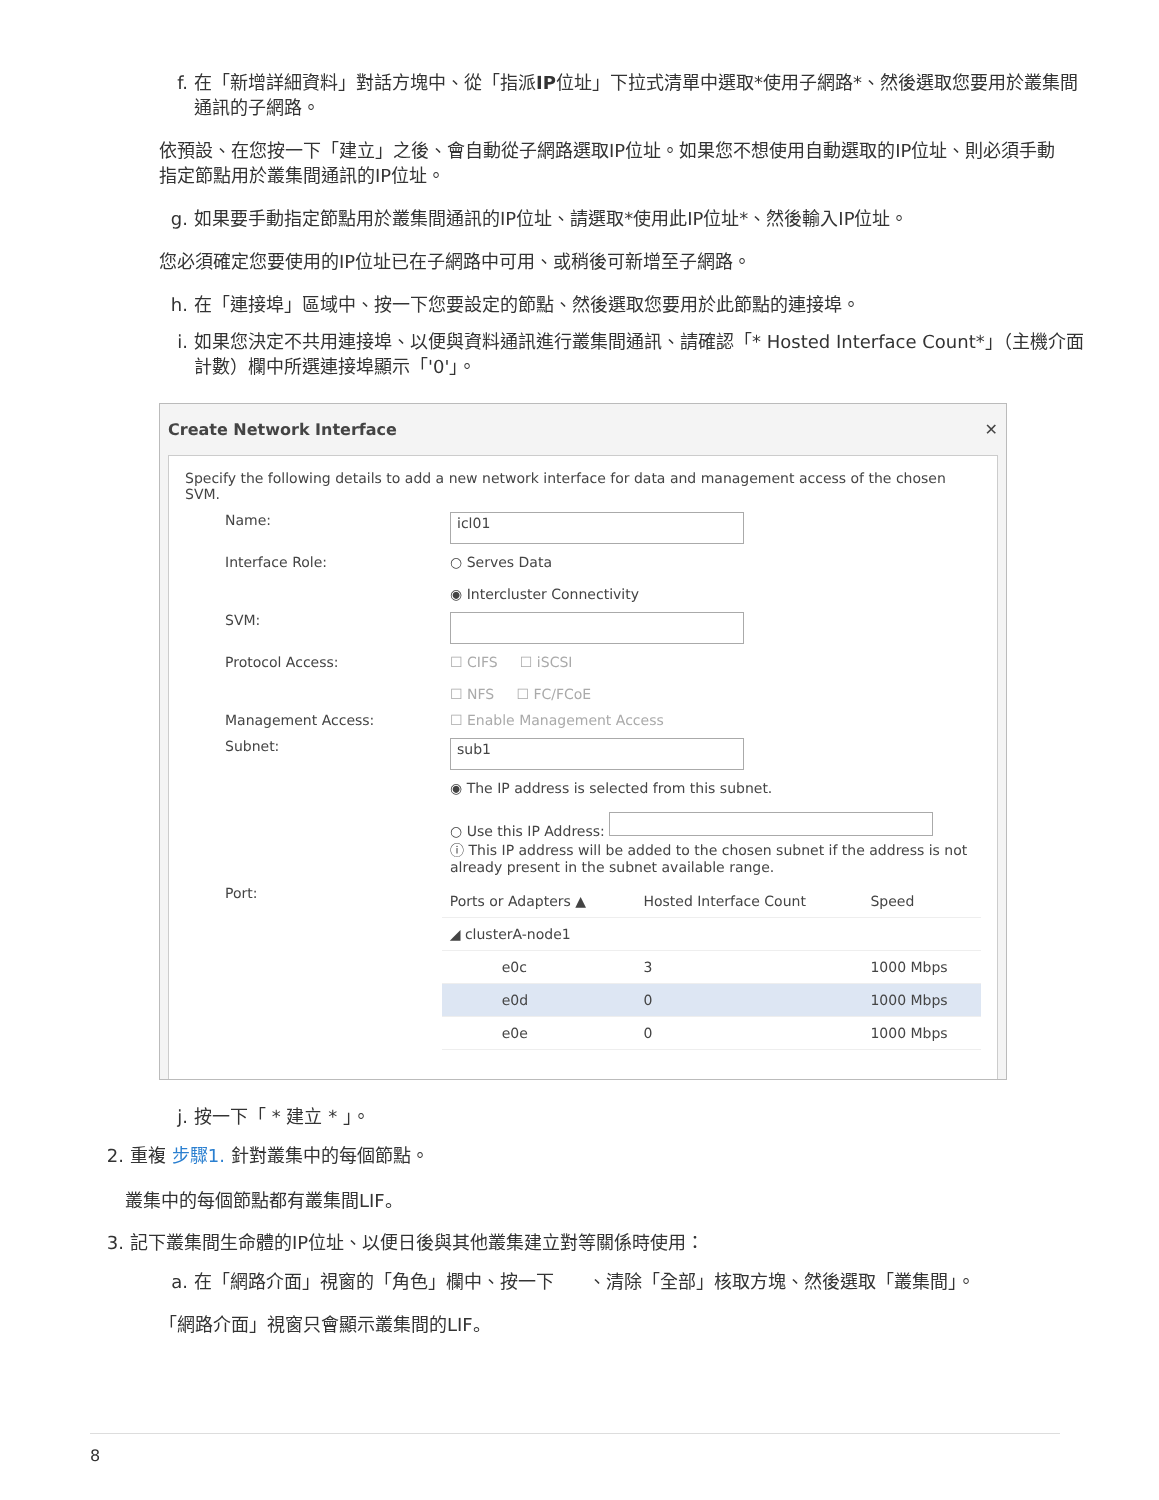f. 在「新增詳細資料」對話方塊中、從「指派IP位址」下拉式清單中選取*使用子網路*、然後選取您要用於叢集間通訊的子網路。
依預設、在您按一下「建立」之後、會自動從子網路選取IP位址。如果您不想使用自動選取的IP位址、則必須手動指定節點用於叢集間通訊的IP位址。
g. 如果要手動指定節點用於叢集間通訊的IP位址、請選取*使用此IP位址*、然後輸入IP位址。
您必須確定您要使用的IP位址已在子網路中可用、或稍後可新增至子網路。
h. 在「連接埠」區域中、按一下您要設定的節點、然後選取您要用於此節點的連接埠。
i. 如果您決定不共用連接埠、以便與資料通訊進行叢集間通訊、請確認「* Hosted Interface Count*」（主機介面計數）欄中所選連接埠顯示「'0'」。
Create Network Interface ✕
Specify the following details to add a new network interface for data and management access of the chosen SVM.
Name: icl01
Interface Role: ○ Serves Data
◉ Intercluster Connectivity
SVM:
Protocol Access: ☐ CIFS ☐ iSCSI
☐ NFS ☐ FC/FCoE
Management Access: ☐ Enable Management Access
Subnet: sub1
◉ The IP address is selected from this subnet.
○ Use this IP Address:
ⓘ This IP address will be added to the chosen subnet if the address is not already present in the subnet available range.
Port:
| Ports or Adapters ▲ | Hosted Interface Count | Speed |
| --- | --- | --- |
| ◢ clusterA-node1 | | |
| e0c | 3 | 1000 Mbps |
| e0d | 0 | 1000 Mbps |
| e0e | 0 | 1000 Mbps |
j. 按一下「 * 建立 * 」。
2. 重複 步驟1. 針對叢集中的每個節點。
叢集中的每個節點都有叢集間LIF。
3. 記下叢集間生命體的IP位址、以便日後與其他叢集建立對等關係時使用：
a. 在「網路介面」視窗的「角色」欄中、按一下 、清除「全部」核取方塊、然後選取「叢集間」。
「網路介面」視窗只會顯示叢集間的LIF。
8